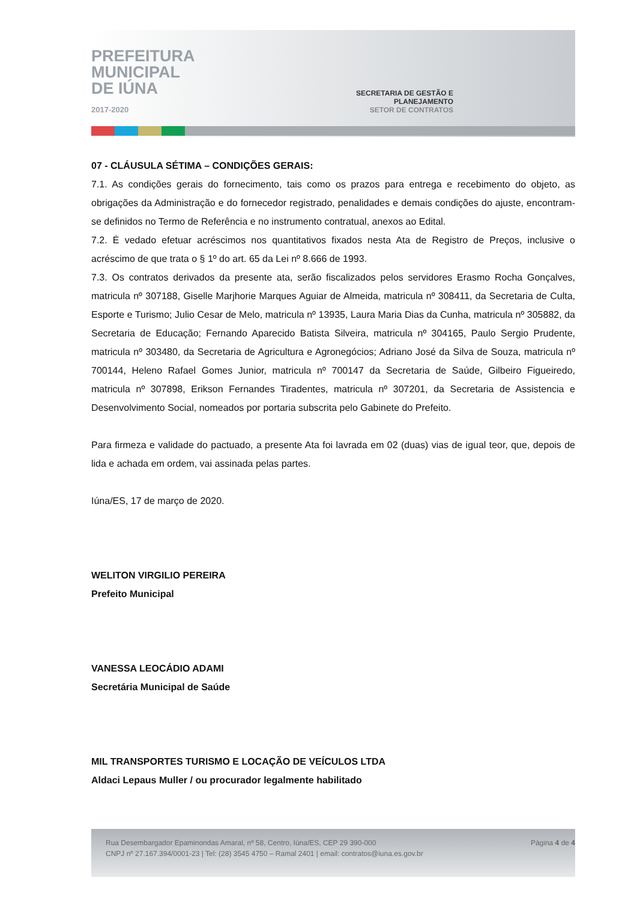PREFEITURA
MUNICIPAL
DE IÚNA
2017-2020
SECRETARIA DE GESTÃO E PLANEJAMENTO
SETOR DE CONTRATOS
07 - CLÁUSULA SÉTIMA – CONDIÇÕES GERAIS:
7.1. As condições gerais do fornecimento, tais como os prazos para entrega e recebimento do objeto, as obrigações da Administração e do fornecedor registrado, penalidades e demais condições do ajuste, encontram-se definidos no Termo de Referência e no instrumento contratual, anexos ao Edital.
7.2. É vedado efetuar acréscimos nos quantitativos fixados nesta Ata de Registro de Preços, inclusive o acréscimo de que trata o § 1º do art. 65 da Lei nº 8.666 de 1993.
7.3. Os contratos derivados da presente ata, serão fiscalizados pelos servidores Erasmo Rocha Gonçalves, matricula nº 307188, Giselle Marjhorie Marques Aguiar de Almeida, matricula nº 308411, da Secretaria de Culta, Esporte e Turismo; Julio Cesar de Melo, matricula nº 13935, Laura Maria Dias da Cunha, matricula nº 305882, da Secretaria de Educação; Fernando Aparecido Batista Silveira, matricula nº 304165, Paulo Sergio Prudente, matricula nº 303480, da Secretaria de Agricultura e Agronegócios; Adriano José da Silva de Souza, matricula nº 700144, Heleno Rafael Gomes Junior, matricula nº 700147 da Secretaria de Saúde, Gilbeiro Figueiredo, matricula nº 307898, Erikson Fernandes Tiradentes, matricula nº 307201, da Secretaria de Assistencia e Desenvolvimento Social, nomeados por portaria subscrita pelo Gabinete do Prefeito.
Para firmeza e validade do pactuado, a presente Ata foi lavrada em 02 (duas) vias de igual teor, que, depois de lida e achada em ordem, vai assinada pelas partes.
Iúna/ES, 17 de março de 2020.
WELITON VIRGILIO PEREIRA
Prefeito Municipal
VANESSA LEOCÁDIO ADAMI
Secretária Municipal de Saúde
MIL TRANSPORTES TURISMO E LOCAÇÃO DE VEÍCULOS LTDA
Aldaci Lepaus Muller / ou procurador legalmente habilitado
Rua Desembargador Epaminondas Amaral, nº 58, Centro, Iúna/ES, CEP 29 390-000
CNPJ nº 27.167.394/0001-23 | Tel: (28) 3545 4750 – Ramal 2401 | email: contratos@iuna.es.gov.br
Página 4 de 4